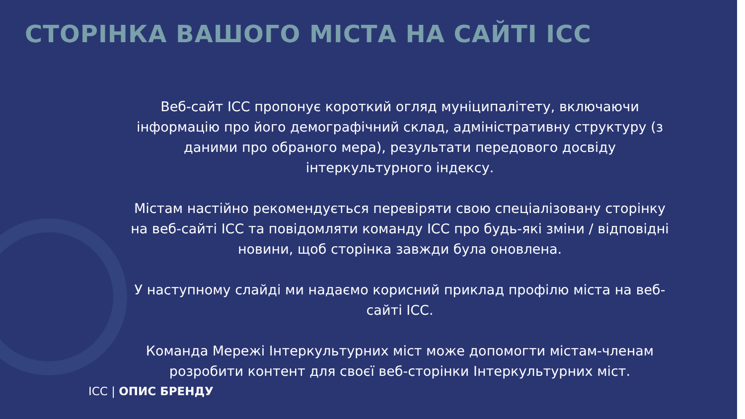СТОРІНКА ВАШОГО МІСТА НА САЙТІ ICC
Веб-сайт ICC пропонує короткий огляд муніципалітету, включаючи інформацію про його демографічний склад, адміністративну структуру (з даними про обраного мера), результати передового досвіду інтеркультурного індексу.
Містам настійно рекомендується перевіряти свою спеціалізовану сторінку на веб-сайті ICC та повідомляти команду ICC про будь-які зміни / відповідні новини, щоб сторінка завжди була оновлена.
У наступному слайді ми надаємо корисний приклад профілю міста на веб-сайті ICC.
Команда Мережі Інтеркультурних міст може допомогти містам-членам розробити контент для своєї веб-сторінки Інтеркультурних міст.
ICC | ОПИС БРЕНДУ